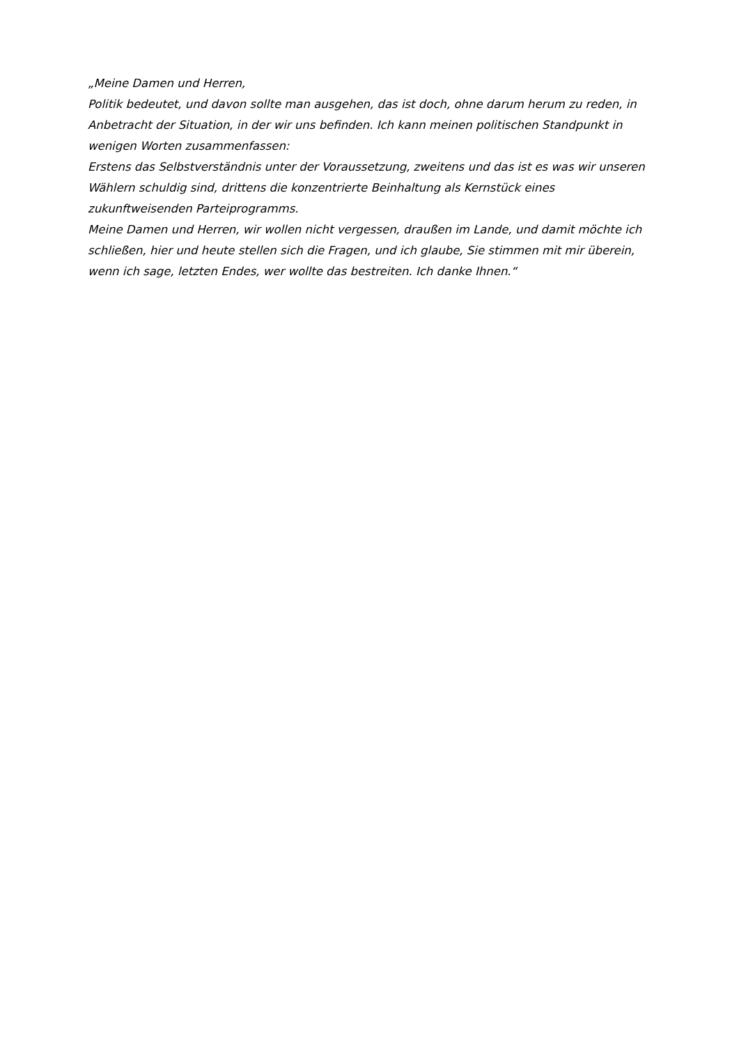„Meine Damen und Herren,
Politik bedeutet, und davon sollte man ausgehen, das ist doch, ohne darum herum zu reden, in Anbetracht der Situation, in der wir uns befinden. Ich kann meinen politischen Standpunkt in wenigen Worten zusammenfassen:
Erstens das Selbstverständnis unter der Voraussetzung, zweitens und das ist es was wir unseren Wählern schuldig sind, drittens die konzentrierte Beinhaltung als Kernstück eines zukunftweisenden Parteiprogramms.
Meine Damen und Herren, wir wollen nicht vergessen, draußen im Lande, und damit möchte ich schließen, hier und heute stellen sich die Fragen, und ich glaube, Sie stimmen mit mir überein, wenn ich sage, letzten Endes, wer wollte das bestreiten. Ich danke Ihnen.“